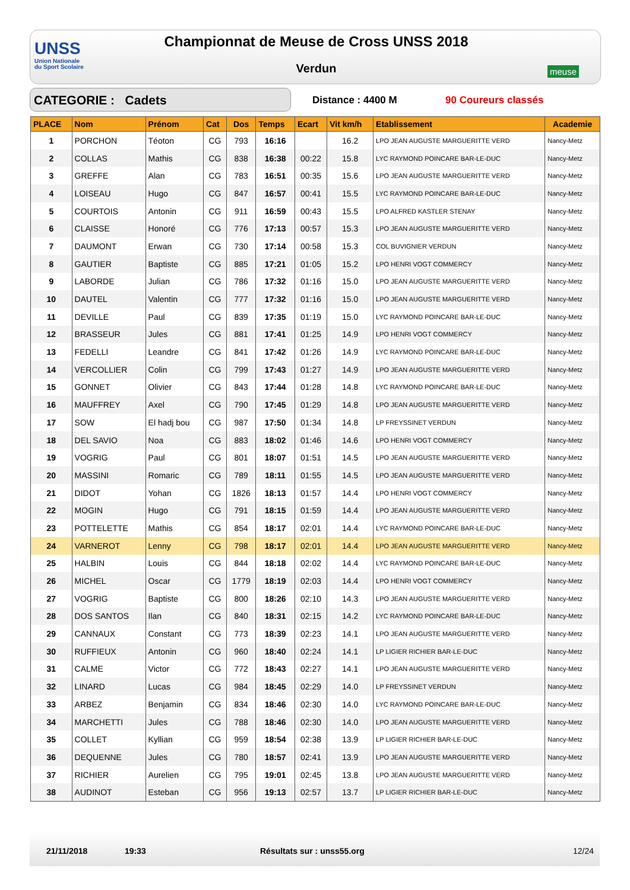UNSS
Union Nationale
du Sport Scolaire
Championnat de Meuse de Cross UNSS 2018
Verdun meuse
CATEGORIE : Cadets Distance : 4400 M 90 Coureurs classés
| PLACE | Nom | Prénom | Cat | Dos | Temps | Ecart | Vit km/h | Etablissement | Academie |
| --- | --- | --- | --- | --- | --- | --- | --- | --- | --- |
| 1 | PORCHON | Téoton | CG | 793 | 16:16 | | 16.2 | LPO JEAN AUGUSTE MARGUERITTE VERD | Nancy-Metz |
| 2 | COLLAS | Mathis | CG | 838 | 16:38 | 00:22 | 15.8 | LYC RAYMOND POINCARE BAR-LE-DUC | Nancy-Metz |
| 3 | GREFFE | Alan | CG | 783 | 16:51 | 00:35 | 15.6 | LPO JEAN AUGUSTE MARGUERITTE VERD | Nancy-Metz |
| 4 | LOISEAU | Hugo | CG | 847 | 16:57 | 00:41 | 15.5 | LYC RAYMOND POINCARE BAR-LE-DUC | Nancy-Metz |
| 5 | COURTOIS | Antonin | CG | 911 | 16:59 | 00:43 | 15.5 | LPO ALFRED KASTLER STENAY | Nancy-Metz |
| 6 | CLAISSE | Honoré | CG | 776 | 17:13 | 00:57 | 15.3 | LPO JEAN AUGUSTE MARGUERITTE VERD | Nancy-Metz |
| 7 | DAUMONT | Erwan | CG | 730 | 17:14 | 00:58 | 15.3 | COL BUVIGNIER VERDUN | Nancy-Metz |
| 8 | GAUTIER | Baptiste | CG | 885 | 17:21 | 01:05 | 15.2 | LPO HENRI VOGT COMMERCY | Nancy-Metz |
| 9 | LABORDE | Julian | CG | 786 | 17:32 | 01:16 | 15.0 | LPO JEAN AUGUSTE MARGUERITTE VERD | Nancy-Metz |
| 10 | DAUTEL | Valentin | CG | 777 | 17:32 | 01:16 | 15.0 | LPO JEAN AUGUSTE MARGUERITTE VERD | Nancy-Metz |
| 11 | DEVILLE | Paul | CG | 839 | 17:35 | 01:19 | 15.0 | LYC RAYMOND POINCARE BAR-LE-DUC | Nancy-Metz |
| 12 | BRASSEUR | Jules | CG | 881 | 17:41 | 01:25 | 14.9 | LPO HENRI VOGT COMMERCY | Nancy-Metz |
| 13 | FEDELLI | Leandre | CG | 841 | 17:42 | 01:26 | 14.9 | LYC RAYMOND POINCARE BAR-LE-DUC | Nancy-Metz |
| 14 | VERCOLLIER | Colin | CG | 799 | 17:43 | 01:27 | 14.9 | LPO JEAN AUGUSTE MARGUERITTE VERD | Nancy-Metz |
| 15 | GONNET | Olivier | CG | 843 | 17:44 | 01:28 | 14.8 | LYC RAYMOND POINCARE BAR-LE-DUC | Nancy-Metz |
| 16 | MAUFFREY | Axel | CG | 790 | 17:45 | 01:29 | 14.8 | LPO JEAN AUGUSTE MARGUERITTE VERD | Nancy-Metz |
| 17 | SOW | El hadj bou | CG | 987 | 17:50 | 01:34 | 14.8 | LP FREYSSINET VERDUN | Nancy-Metz |
| 18 | DEL SAVIO | Noa | CG | 883 | 18:02 | 01:46 | 14.6 | LPO HENRI VOGT COMMERCY | Nancy-Metz |
| 19 | VOGRIG | Paul | CG | 801 | 18:07 | 01:51 | 14.5 | LPO JEAN AUGUSTE MARGUERITTE VERD | Nancy-Metz |
| 20 | MASSINI | Romaric | CG | 789 | 18:11 | 01:55 | 14.5 | LPO JEAN AUGUSTE MARGUERITTE VERD | Nancy-Metz |
| 21 | DIDOT | Yohan | CG | 1826 | 18:13 | 01:57 | 14.4 | LPO HENRI VOGT COMMERCY | Nancy-Metz |
| 22 | MOGIN | Hugo | CG | 791 | 18:15 | 01:59 | 14.4 | LPO JEAN AUGUSTE MARGUERITTE VERD | Nancy-Metz |
| 23 | POTTELETTE | Mathis | CG | 854 | 18:17 | 02:01 | 14.4 | LYC RAYMOND POINCARE BAR-LE-DUC | Nancy-Metz |
| 24 | VARNEROT | Lenny | CG | 798 | 18:17 | 02:01 | 14.4 | LPO JEAN AUGUSTE MARGUERITTE VERD | Nancy-Metz |
| 25 | HALBIN | Louis | CG | 844 | 18:18 | 02:02 | 14.4 | LYC RAYMOND POINCARE BAR-LE-DUC | Nancy-Metz |
| 26 | MICHEL | Oscar | CG | 1779 | 18:19 | 02:03 | 14.4 | LPO HENRI VOGT COMMERCY | Nancy-Metz |
| 27 | VOGRIG | Baptiste | CG | 800 | 18:26 | 02:10 | 14.3 | LPO JEAN AUGUSTE MARGUERITTE VERD | Nancy-Metz |
| 28 | DOS SANTOS | Ilan | CG | 840 | 18:31 | 02:15 | 14.2 | LYC RAYMOND POINCARE BAR-LE-DUC | Nancy-Metz |
| 29 | CANNAUX | Constant | CG | 773 | 18:39 | 02:23 | 14.1 | LPO JEAN AUGUSTE MARGUERITTE VERD | Nancy-Metz |
| 30 | RUFFIEUX | Antonin | CG | 960 | 18:40 | 02:24 | 14.1 | LP LIGIER RICHIER BAR-LE-DUC | Nancy-Metz |
| 31 | CALME | Victor | CG | 772 | 18:43 | 02:27 | 14.1 | LPO JEAN AUGUSTE MARGUERITTE VERD | Nancy-Metz |
| 32 | LINARD | Lucas | CG | 984 | 18:45 | 02:29 | 14.0 | LP FREYSSINET VERDUN | Nancy-Metz |
| 33 | ARBEZ | Benjamin | CG | 834 | 18:46 | 02:30 | 14.0 | LYC RAYMOND POINCARE BAR-LE-DUC | Nancy-Metz |
| 34 | MARCHETTI | Jules | CG | 788 | 18:46 | 02:30 | 14.0 | LPO JEAN AUGUSTE MARGUERITTE VERD | Nancy-Metz |
| 35 | COLLET | Kyllian | CG | 959 | 18:54 | 02:38 | 13.9 | LP LIGIER RICHIER BAR-LE-DUC | Nancy-Metz |
| 36 | DEQUENNE | Jules | CG | 780 | 18:57 | 02:41 | 13.9 | LPO JEAN AUGUSTE MARGUERITTE VERD | Nancy-Metz |
| 37 | RICHIER | Aurelien | CG | 795 | 19:01 | 02:45 | 13.8 | LPO JEAN AUGUSTE MARGUERITTE VERD | Nancy-Metz |
| 38 | AUDINOT | Esteban | CG | 956 | 19:13 | 02:57 | 13.7 | LP LIGIER RICHIER BAR-LE-DUC | Nancy-Metz |
21/11/2018 19:33 Résultats sur : unss55.org 12/24